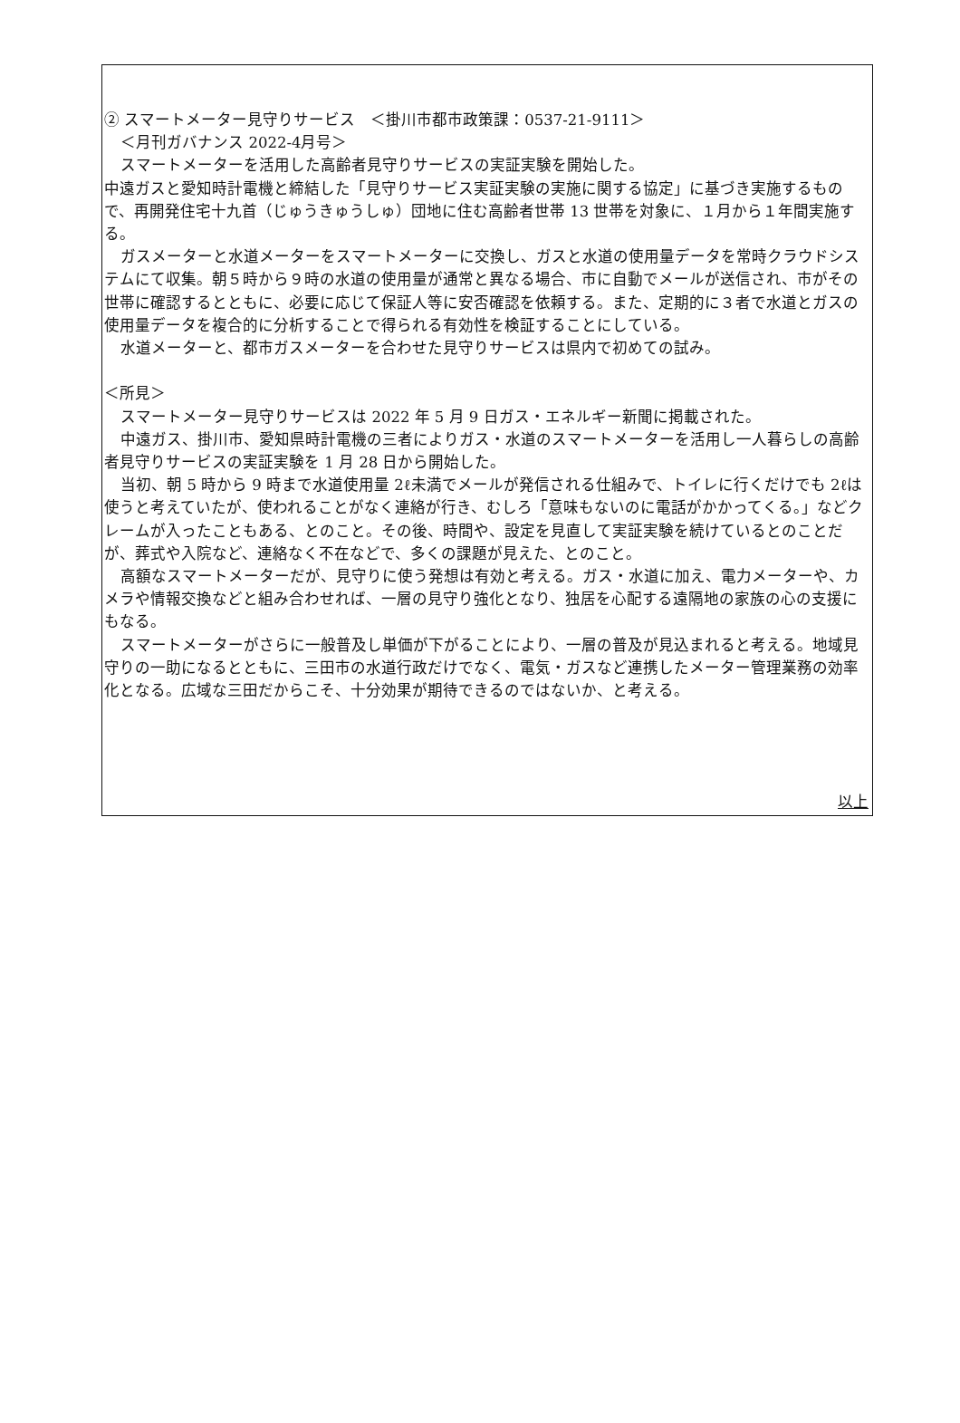② スマートメーター見守りサービス　＜掛川市都市政策課：0537-21-9111＞
＜月刊ガバナンス 2022-4月号＞
スマートメーターを活用した高齢者見守りサービスの実証実験を開始した。
中遠ガスと愛知時計電機と締結した「見守りサービス実証実験の実施に関する協定」に基づき実施するもので、再開発住宅十九首（じゅうきゅうしゅ）団地に住む高齢者世帯 13 世帯を対象に、１月から１年間実施する。
ガスメーターと水道メーターをスマートメーターに交換し、ガスと水道の使用量データを常時クラウドシステムにて収集。朝５時から９時の水道の使用量が通常と異なる場合、市に自動でメールが送信され、市がその世帯に確認するとともに、必要に応じて保証人等に安否確認を依頼する。また、定期的に３者で水道とガスの使用量データを複合的に分析することで得られる有効性を検証することにしている。
水道メーターと、都市ガスメーターを合わせた見守りサービスは県内で初めての試み。
＜所見＞
スマートメーター見守りサービスは 2022 年 5 月 9 日ガス・エネルギー新聞に掲載された。
中遠ガス、掛川市、愛知県時計電機の三者によりガス・水道のスマートメーターを活用し一人暮らしの高齢者見守りサービスの実証実験を 1 月 28 日から開始した。
当初、朝 5 時から 9 時まで水道使用量 2ℓ未満でメールが発信される仕組みで、トイレに行くだけでも 2ℓは使うと考えていたが、使われることがなく連絡が行き、むしろ「意味もないのに電話がかかってくる。」などクレームが入ったこともある、とのこと。その後、時間や、設定を見直して実証実験を続けているとのことだが、葬式や入院など、連絡なく不在などで、多くの課題が見えた、とのこと。
高額なスマートメーターだが、見守りに使う発想は有効と考える。ガス・水道に加え、電力メーターや、カメラや情報交換などと組み合わせれば、一層の見守り強化となり、独居を心配する遠隔地の家族の心の支援にもなる。
スマートメーターがさらに一般普及し単価が下がることにより、一層の普及が見込まれると考える。地域見守りの一助になるとともに、三田市の水道行政だけでなく、電気・ガスなど連携したメーター管理業務の効率化となる。広域な三田だからこそ、十分効果が期待できるのではないか、と考える。
以上